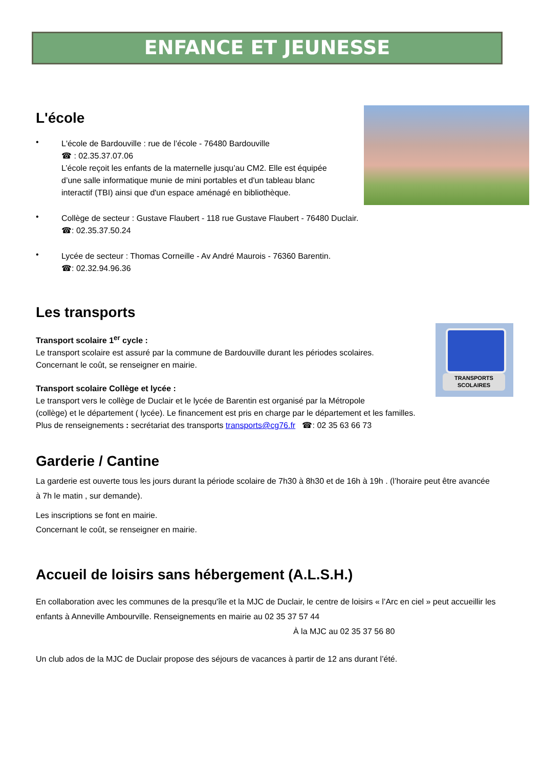ENFANCE ET JEUNESSE
TRANSPORTS
SCOLAIRES
L'école
•
L'école de Bardouville : rue de l’école - 76480 Bardouville
☎ : 02.35.37.07.06
L’école reçoit les enfants de la maternelle jusqu’au CM2. Elle est équipée
d’une salle informatique munie de mini portables et d'un tableau blanc
interactif (TBI) ainsi que d'un espace aménagé en bibliothèque.
•
Collège de secteur : Gustave Flaubert - 118 rue Gustave Flaubert - 76480 Duclair.
☎: 02.35.37.50.24
•
Lycée de secteur : Thomas Corneille - Av André Maurois - 76360 Barentin.
☎: 02.32.94.96.36
Les transports
Transport scolaire 1<sup>er</sup> cycle :
Le transport scolaire est assuré par la commune de Bardouville durant les périodes scolaires.
Concernant le coût, se renseigner en mairie.
Transport scolaire Collège et lycée :
Le transport vers le collège de Duclair et le lycée de Barentin est organisé par la Métropole
(collège) et le département ( lycée). Le financement est pris en charge par le département et les familles.
Plus de renseignements : secrétariat des transports transports@cg76.fr ☎: 02 35 63 66 73
Garderie / Cantine
La garderie est ouverte tous les jours durant la période scolaire de 7h30 à 8h30 et de 16h à 19h . (l’horaire peut être avancée à 7h le matin , sur demande).
Les inscriptions se font en mairie.
Concernant le coût, se renseigner en mairie.
Accueil de loisirs sans hébergement (A.L.S.H.)
En collaboration avec les communes de la presqu'île et la MJC de Duclair, le centre de loisirs « l’Arc en ciel » peut accueillir les enfants à Anneville Ambourville. Renseignements en mairie au 02 35 37 57 44
À la MJC au 02 35 37 56 80
Un club ados de la MJC de Duclair propose des séjours de vacances à partir de 12 ans durant l’été.